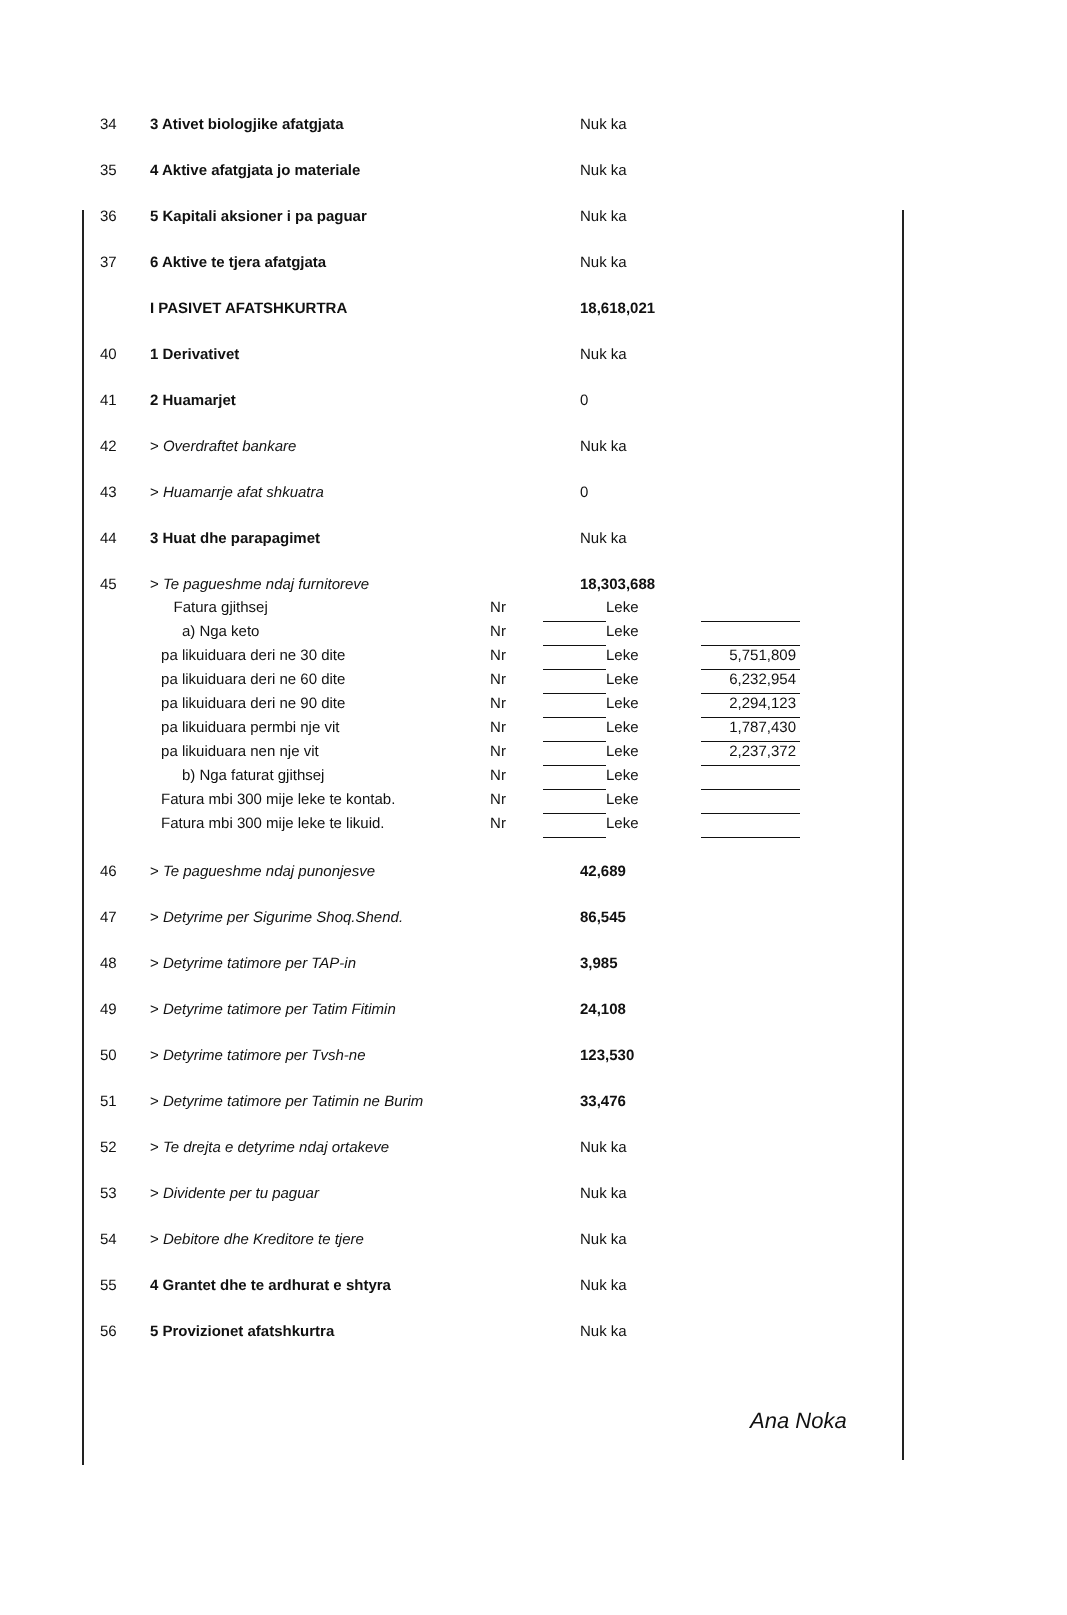| 34 | 3 Ativet biologjike afatgjata | Nuk ka |
| 35 | 4 Aktive afatgjata jo materiale | Nuk ka |
| 36 | 5 Kapitali aksioner i pa paguar | Nuk ka |
| 37 | 6 Aktive te tjera afatgjata | Nuk ka |
| | I PASIVET AFATSHKURTRA | 18,618,021 |
| 40 | 1 Derivativet | Nuk ka |
| 41 | 2 Huamarjet | 0 |
| 42 | > Overdraftet bankare | Nuk ka |
| 43 | > Huamarrje afat shkuatra | 0 |
| 44 | 3 Huat dhe parapagimet | Nuk ka |
| 45 | > Te pagueshme ndaj furnitoreve | 18,303,688 |
| | Fatura gjithsej | Nr | | Leke | |
| | a) Nga keto | Nr | | Leke | |
| | pa likuiduara deri ne 30 dite | Nr | | Leke | 5,751,809 |
| | pa likuiduara deri ne 60 dite | Nr | | Leke | 6,232,954 |
| | pa likuiduara deri ne 90 dite | Nr | | Leke | 2,294,123 |
| | pa likuiduara permbi nje vit | Nr | | Leke | 1,787,430 |
| | pa likuiduara nen nje vit | Nr | | Leke | 2,237,372 |
| | b) Nga faturat gjithsej | Nr | | Leke | |
| | Fatura mbi 300 mije leke te kontab. | Nr | | Leke | |
| | Fatura mbi 300 mije leke te likuid. | Nr | | Leke | |
| 46 | > Te pagueshme ndaj punonjesve | 42,689 |
| 47 | > Detyrime per Sigurime Shoq.Shend. | 86,545 |
| 48 | > Detyrime tatimore per TAP-in | 3,985 |
| 49 | > Detyrime tatimore per Tatim Fitimin | 24,108 |
| 50 | > Detyrime tatimore per Tvsh-ne | 123,530 |
| 51 | > Detyrime tatimore per Tatimin ne Burim | 33,476 |
| 52 | > Te drejta e detyrime ndaj ortakeve | Nuk ka |
| 53 | > Dividente per tu paguar | Nuk ka |
| 54 | > Debitore dhe Kreditore te tjere | Nuk ka |
| 55 | 4 Grantet dhe te ardhurat e shtyra | Nuk ka |
| 56 | 5 Provizionet afatshkurtra | Nuk ka |
Ana Noka